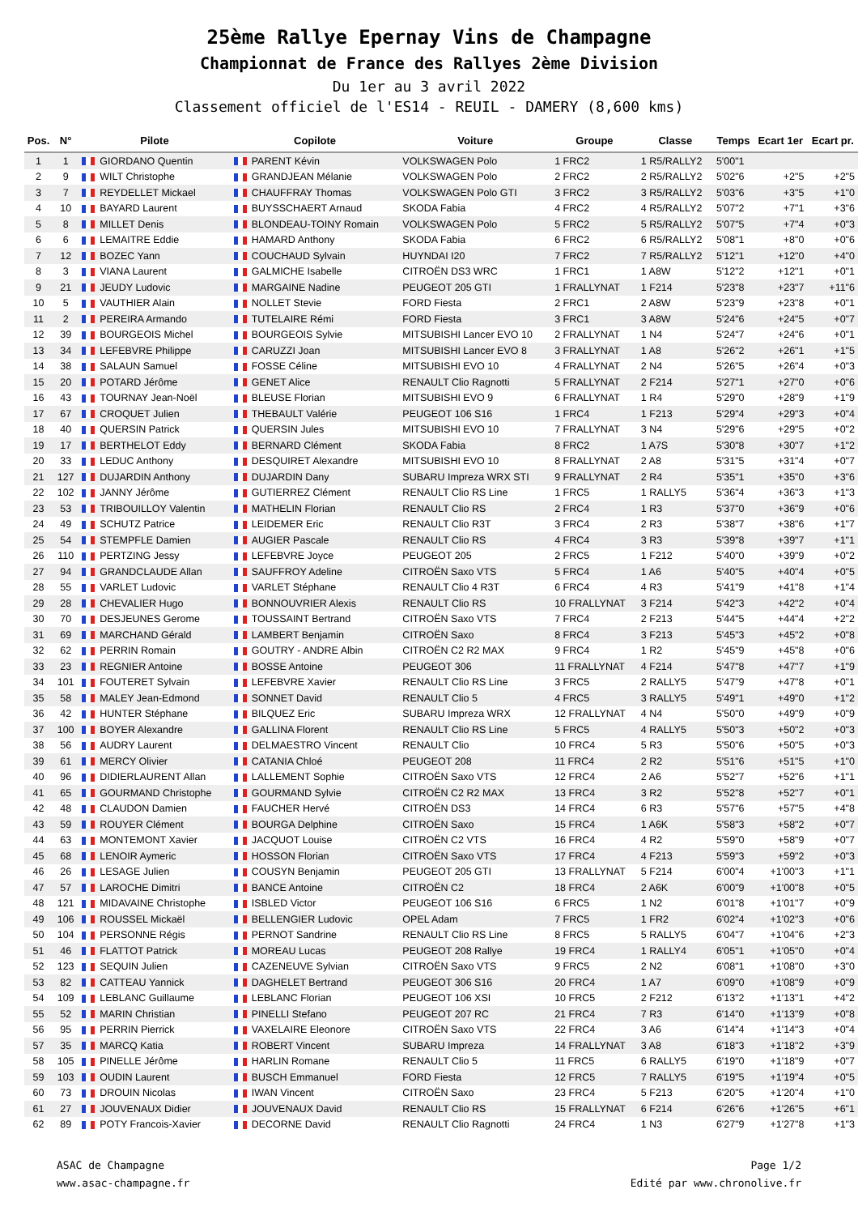25ème Rallye Epernay Vins de Champagne
Championnat de France des Rallyes 2ème Division
Du 1er au 3 avril 2022
Classement officiel de l'ES14 - REUIL - DAMERY (8,600 kms)
| Pos. | N° | Pilote | Copilote | Voiture | Groupe | Classe | Temps | Ecart 1er | Ecart pr. |
| --- | --- | --- | --- | --- | --- | --- | --- | --- | --- |
| 1 | 1 | GIORDANO Quentin | PARENT Kévin | VOLKSWAGEN Polo | 1 FRC2 | 1 R5/RALLY2 | 5'00"1 | | |
| 2 | 9 | WILT Christophe | GRANDJEAN Mélanie | VOLKSWAGEN Polo | 2 FRC2 | 2 R5/RALLY2 | 5'02"6 | +2"5 | +2"5 |
| 3 | 7 | REYDELLET Mickael | CHAUFFRAY Thomas | VOLKSWAGEN Polo GTI | 3 FRC2 | 3 R5/RALLY2 | 5'03"6 | +3"5 | +1"0 |
| 4 | 10 | BAYARD Laurent | BUYSSCHAERT Arnaud | SKODA Fabia | 4 FRC2 | 4 R5/RALLY2 | 5'07"2 | +7"1 | +3"6 |
| 5 | 8 | MILLET Denis | BLONDEAU-TOINY Romain | VOLKSWAGEN Polo | 5 FRC2 | 5 R5/RALLY2 | 5'07"5 | +7"4 | +0"3 |
| 6 | 6 | LEMAITRE Eddie | HAMARD Anthony | SKODA Fabia | 6 FRC2 | 6 R5/RALLY2 | 5'08"1 | +8"0 | +0"6 |
| 7 | 12 | BOZEC Yann | COUCHAUD Sylvain | HUYNDAI I20 | 7 FRC2 | 7 R5/RALLY2 | 5'12"1 | +12"0 | +4"0 |
| 8 | 3 | VIANA Laurent | GALMICHE Isabelle | CITROËN DS3 WRC | 1 FRC1 | 1 A8W | 5'12"2 | +12"1 | +0"1 |
| 9 | 21 | JEUDY Ludovic | MARGAINE Nadine | PEUGEOT 205 GTI | 1 FRALLYNAT | 1 F214 | 5'23"8 | +23"7 | +11"6 |
| 10 | 5 | VAUTHIER Alain | NOLLET Stevie | FORD Fiesta | 2 FRC1 | 2 A8W | 5'23"9 | +23"8 | +0"1 |
| 11 | 2 | PEREIRA Armando | TUTELAIRE Rémi | FORD Fiesta | 3 FRC1 | 3 A8W | 5'24"6 | +24"5 | +0"7 |
| 12 | 39 | BOURGEOIS Michel | BOURGEOIS Sylvie | MITSUBISHI Lancer EVO 10 | 2 FRALLYNAT | 1 N4 | 5'24"7 | +24"6 | +0"1 |
| 13 | 34 | LEFEBVRE Philippe | CARUZZI Joan | MITSUBISHI Lancer EVO 8 | 3 FRALLYNAT | 1 A8 | 5'26"2 | +26"1 | +1"5 |
| 14 | 38 | SALAUN Samuel | FOSSE Céline | MITSUBISHI EVO 10 | 4 FRALLYNAT | 2 N4 | 5'26"5 | +26"4 | +0"3 |
| 15 | 20 | POTARD Jérôme | GENET Alice | RENAULT Clio Ragnotti | 5 FRALLYNAT | 2 F214 | 5'27"1 | +27"0 | +0"6 |
| 16 | 43 | TOURNAY Jean-Noël | BLEUSE Florian | MITSUBISHI EVO 9 | 6 FRALLYNAT | 1 R4 | 5'29"0 | +28"9 | +1"9 |
| 17 | 67 | CROQUET Julien | THEBAULT Valérie | PEUGEOT 106 S16 | 1 FRC4 | 1 F213 | 5'29"4 | +29"3 | +0"4 |
| 18 | 40 | QUERSIN Patrick | QUERSIN Jules | MITSUBISHI EVO 10 | 7 FRALLYNAT | 3 N4 | 5'29"6 | +29"5 | +0"2 |
| 19 | 17 | BERTHELOT Eddy | BERNARD Clément | SKODA Fabia | 8 FRC2 | 1 A7S | 5'30"8 | +30"7 | +1"2 |
| 20 | 33 | LEDUC Anthony | DESQUIRET Alexandre | MITSUBISHI EVO 10 | 8 FRALLYNAT | 2 A8 | 5'31"5 | +31"4 | +0"7 |
| 21 | 127 | DUJARDIN Anthony | DUJARDIN Dany | SUBARU Impreza WRX STI | 9 FRALLYNAT | 2 R4 | 5'35"1 | +35"0 | +3"6 |
| 22 | 102 | JANNY Jérôme | GUTIERREZ Clément | RENAULT Clio RS Line | 1 FRC5 | 1 RALLY5 | 5'36"4 | +36"3 | +1"3 |
| 23 | 53 | TRIBOUILLOY Valentin | MATHELIN Florian | RENAULT Clio RS | 2 FRC4 | 1 R3 | 5'37"0 | +36"9 | +0"6 |
| 24 | 49 | SCHUTZ Patrice | LEIDEMER Eric | RENAULT Clio R3T | 3 FRC4 | 2 R3 | 5'38"7 | +38"6 | +1"7 |
| 25 | 54 | STEMPFLE Damien | AUGIER Pascale | RENAULT Clio RS | 4 FRC4 | 3 R3 | 5'39"8 | +39"7 | +1"1 |
| 26 | 110 | PERTZING Jessy | LEFEBVRE Joyce | PEUGEOT 205 | 2 FRC5 | 1 F212 | 5'40"0 | +39"9 | +0"2 |
| 27 | 94 | GRANDCLAUDE Allan | SAUFFROY Adeline | CITROËN Saxo VTS | 5 FRC4 | 1 A6 | 5'40"5 | +40"4 | +0"5 |
| 28 | 55 | VARLET Ludovic | VARLET Stéphane | RENAULT Clio 4 R3T | 6 FRC4 | 4 R3 | 5'41"9 | +41"8 | +1"4 |
| 29 | 28 | CHEVALIER Hugo | BONNOUVRIER Alexis | RENAULT Clio RS | 10 FRALLYNAT | 3 F214 | 5'42"3 | +42"2 | +0"4 |
| 30 | 70 | DESJEUNES Gerome | TOUSSAINT Bertrand | CITROËN Saxo VTS | 7 FRC4 | 2 F213 | 5'44"5 | +44"4 | +2"2 |
| 31 | 69 | MARCHAND Gérald | LAMBERT Benjamin | CITROËN Saxo | 8 FRC4 | 3 F213 | 5'45"3 | +45"2 | +0"8 |
| 32 | 62 | PERRIN Romain | GOUTRY - ANDRE Albin | CITROËN C2 R2 MAX | 9 FRC4 | 1 R2 | 5'45"9 | +45"8 | +0"6 |
| 33 | 23 | REGNIER Antoine | BOSSE Antoine | PEUGEOT 306 | 11 FRALLYNAT | 4 F214 | 5'47"8 | +47"7 | +1"9 |
| 34 | 101 | FOUTERET Sylvain | LEFEBVRE Xavier | RENAULT Clio RS Line | 3 FRC5 | 2 RALLY5 | 5'47"9 | +47"8 | +0"1 |
| 35 | 58 | MALEY Jean-Edmond | SONNET David | RENAULT Clio 5 | 4 FRC5 | 3 RALLY5 | 5'49"1 | +49"0 | +1"2 |
| 36 | 42 | HUNTER Stéphane | BILQUEZ Eric | SUBARU Impreza WRX | 12 FRALLYNAT | 4 N4 | 5'50"0 | +49"9 | +0"9 |
| 37 | 100 | BOYER Alexandre | GALLINA Florent | RENAULT Clio RS Line | 5 FRC5 | 4 RALLY5 | 5'50"3 | +50"2 | +0"3 |
| 38 | 56 | AUDRY Laurent | DELMAESTRO Vincent | RENAULT Clio | 10 FRC4 | 5 R3 | 5'50"6 | +50"5 | +0"3 |
| 39 | 61 | MERCY Olivier | CATANIA Chloé | PEUGEOT 208 | 11 FRC4 | 2 R2 | 5'51"6 | +51"5 | +1"0 |
| 40 | 96 | DIDIERLAURENT Allan | LALLEMENT Sophie | CITROËN Saxo VTS | 12 FRC4 | 2 A6 | 5'52"7 | +52"6 | +1"1 |
| 41 | 65 | GOURMAND Christophe | GOURMAND Sylvie | CITROËN C2 R2 MAX | 13 FRC4 | 3 R2 | 5'52"8 | +52"7 | +0"1 |
| 42 | 48 | CLAUDON Damien | FAUCHER Hervé | CITROËN DS3 | 14 FRC4 | 6 R3 | 5'57"6 | +57"5 | +4"8 |
| 43 | 59 | ROUYER Clément | BOURGA Delphine | CITROËN Saxo | 15 FRC4 | 1 A6K | 5'58"3 | +58"2 | +0"7 |
| 44 | 63 | MONTEMONT Xavier | JACQUOT Louise | CITROËN C2 VTS | 16 FRC4 | 4 R2 | 5'59"0 | +58"9 | +0"7 |
| 45 | 68 | LENOIR Aymeric | HOSSON Florian | CITROËN Saxo VTS | 17 FRC4 | 4 F213 | 5'59"3 | +59"2 | +0"3 |
| 46 | 26 | LESAGE Julien | COUSYN Benjamin | PEUGEOT 205 GTI | 13 FRALLYNAT | 5 F214 | 6'00"4 | +1'00"3 | +1"1 |
| 47 | 57 | LAROCHE Dimitri | BANCE Antoine | CITROËN C2 | 18 FRC4 | 2 A6K | 6'00"9 | +1'00"8 | +0"5 |
| 48 | 121 | MIDAVAINE Christophe | ISBLED Victor | PEUGEOT 106 S16 | 6 FRC5 | 1 N2 | 6'01"8 | +1'01"7 | +0"9 |
| 49 | 106 | ROUSSEL Mickaël | BELLENGIER Ludovic | OPEL Adam | 7 FRC5 | 1 FR2 | 6'02"4 | +1'02"3 | +0"6 |
| 50 | 104 | PERSONNE Régis | PERNOT Sandrine | RENAULT Clio RS Line | 8 FRC5 | 5 RALLY5 | 6'04"7 | +1'04"6 | +2"3 |
| 51 | 46 | FLATTOT Patrick | MOREAU Lucas | PEUGEOT 208 Rallye | 19 FRC4 | 1 RALLY4 | 6'05"1 | +1'05"0 | +0"4 |
| 52 | 123 | SEQUIN Julien | CAZENEUVE Sylvian | CITROËN Saxo VTS | 9 FRC5 | 2 N2 | 6'08"1 | +1'08"0 | +3"0 |
| 53 | 82 | CATTEAU Yannick | DAGHELET Bertrand | PEUGEOT 306 S16 | 20 FRC4 | 1 A7 | 6'09"0 | +1'08"9 | +0"9 |
| 54 | 109 | LEBLANC Guillaume | LEBLANC Florian | PEUGEOT 106 XSI | 10 FRC5 | 2 F212 | 6'13"2 | +1'13"1 | +4"2 |
| 55 | 52 | MARIN Christian | PINELLI Stefano | PEUGEOT 207 RC | 21 FRC4 | 7 R3 | 6'14"0 | +1'13"9 | +0"8 |
| 56 | 95 | PERRIN Pierrick | VAXELAIRE Eleonore | CITROËN Saxo VTS | 22 FRC4 | 3 A6 | 6'14"4 | +1'14"3 | +0"4 |
| 57 | 35 | MARCQ Katia | ROBERT Vincent | SUBARU Impreza | 14 FRALLYNAT | 3 A8 | 6'18"3 | +1'18"2 | +3"9 |
| 58 | 105 | PINELLE Jérôme | HARLIN Romane | RENAULT Clio 5 | 11 FRC5 | 6 RALLY5 | 6'19"0 | +1'18"9 | +0"7 |
| 59 | 103 | OUDIN Laurent | BUSCH Emmanuel | FORD Fiesta | 12 FRC5 | 7 RALLY5 | 6'19"5 | +1'19"4 | +0"5 |
| 60 | 73 | DROUIN Nicolas | IWAN Vincent | CITROËN Saxo | 23 FRC4 | 5 F213 | 6'20"5 | +1'20"4 | +1"0 |
| 61 | 27 | JOUVENAUX Didier | JOUVENAUX David | RENAULT Clio RS | 15 FRALLYNAT | 6 F214 | 6'26"6 | +1'26"5 | +6"1 |
| 62 | 89 | POTY Francois-Xavier | DECORNE David | RENAULT Clio Ragnotti | 24 FRC4 | 1 N3 | 6'27"9 | +1'27"8 | +1"3 |
ASAC de Champagne
www.asac-champagne.fr
Page 1/2
Edité par www.chronolive.fr